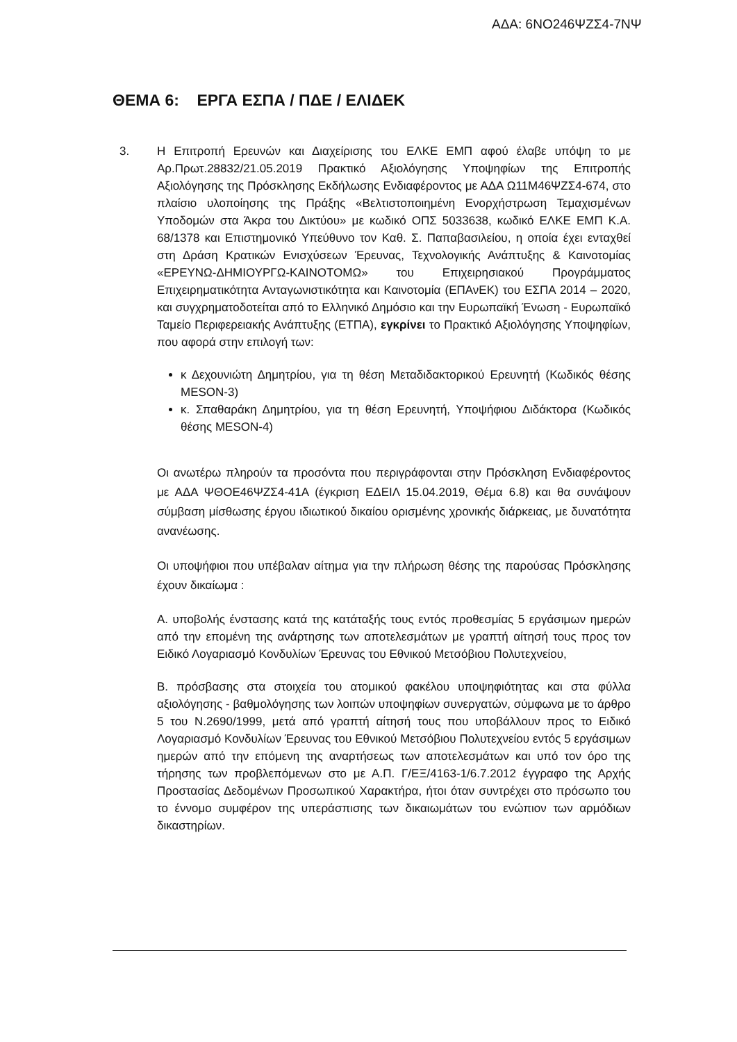ΑΔΑ: 6ΝΟ246ΨΖΣ4-7ΝΨ
ΘΕΜΑ 6: ΕΡΓΑ ΕΣΠΑ / ΠΔΕ / ΕΛΙΔΕΚ
3.
Η Επιτροπή Ερευνών και Διαχείρισης του ΕΛΚΕ ΕΜΠ αφού έλαβε υπόψη το με Αρ.Πρωτ.28832/21.05.2019 Πρακτικό Αξιολόγησης Υποψηφίων της Επιτροπής Αξιολόγησης της Πρόσκλησης Εκδήλωσης Ενδιαφέροντος με ΑΔΑ Ω11Μ46ΨΖΣ4-674, στο πλαίσιο υλοποίησης της Πράξης «Βελτιστοποιημένη Ενορχήστρωση Τεμαχισμένων Υποδομών στα Άκρα του Δικτύου» με κωδικό ΟΠΣ 5033638, κωδικό ΕΛΚΕ ΕΜΠ Κ.Α. 68/1378 και Επιστημονικό Υπεύθυνο τον Καθ. Σ. Παπαβασιλείου, η οποία έχει ενταχθεί στη Δράση Κρατικών Ενισχύσεων Έρευνας, Τεχνολογικής Ανάπτυξης & Καινοτομίας «ΕΡΕΥΝΩ-ΔΗΜΙΟΥΡΓΩ-ΚΑΙΝΟΤΟΜΩ» του Επιχειρησιακού Προγράμματος Επιχειρηματικότητα Ανταγωνιστικότητα και Καινοτομία (ΕΠΑνΕΚ) του ΕΣΠΑ 2014 – 2020, και συγχρηματοδοτείται από το Ελληνικό Δημόσιο και την Ευρωπαϊκή Ένωση - Ευρωπαϊκό Ταμείο Περιφερειακής Ανάπτυξης (ΕΤΠΑ), εγκρίνει το Πρακτικό Αξιολόγησης Υποψηφίων, που αφορά στην επιλογή των:
κ Δεχουνιώτη Δημητρίου, για τη θέση Μεταδιδακτορικού Ερευνητή (Κωδικός θέσης MESON-3)
κ. Σπαθαράκη Δημητρίου, για τη θέση Ερευνητή, Υποψήφιου Διδάκτορα (Κωδικός θέσης MESON-4)
Οι ανωτέρω πληρούν τα προσόντα που περιγράφονται στην Πρόσκληση Ενδιαφέροντος με ΑΔΑ ΨΘΟΕ46ΨΖΣ4-41Α (έγκριση ΕΔΕΙΛ 15.04.2019, Θέμα 6.8) και θα συνάψουν σύμβαση μίσθωσης έργου ιδιωτικού δικαίου ορισμένης χρονικής διάρκειας, με δυνατότητα ανανέωσης.
Οι υποψήφιοι που υπέβαλαν αίτημα για την πλήρωση θέσης της παρούσας Πρόσκλησης έχουν δικαίωμα :
Α. υποβολής ένστασης κατά της κατάταξής τους εντός προθεσμίας 5 εργάσιμων ημερών από την επομένη της ανάρτησης των αποτελεσμάτων με γραπτή αίτησή τους προς τον Ειδικό Λογαριασμό Κονδυλίων Έρευνας του Εθνικού Μετσόβιου Πολυτεχνείου,
Β. πρόσβασης στα στοιχεία του ατομικού φακέλου υποψηφιότητας και στα φύλλα αξιολόγησης - βαθμολόγησης των λοιπών υποψηφίων συνεργατών, σύμφωνα με το άρθρο 5 του Ν.2690/1999, μετά από γραπτή αίτησή τους που υποβάλλουν προς το Ειδικό Λογαριασμό Κονδυλίων Έρευνας του Εθνικού Μετσόβιου Πολυτεχνείου εντός 5 εργάσιμων ημερών από την επόμενη της αναρτήσεως των αποτελεσμάτων και υπό τον όρο της τήρησης των προβλεπόμενων στο με Α.Π. Γ/ΕΞ/4163-1/6.7.2012 έγγραφο της Αρχής Προστασίας Δεδομένων Προσωπικού Χαρακτήρα, ήτοι όταν συντρέχει στο πρόσωπο του το έννομο συμφέρον της υπεράσπισης των δικαιωμάτων του ενώπιον των αρμόδιων δικαστηρίων.